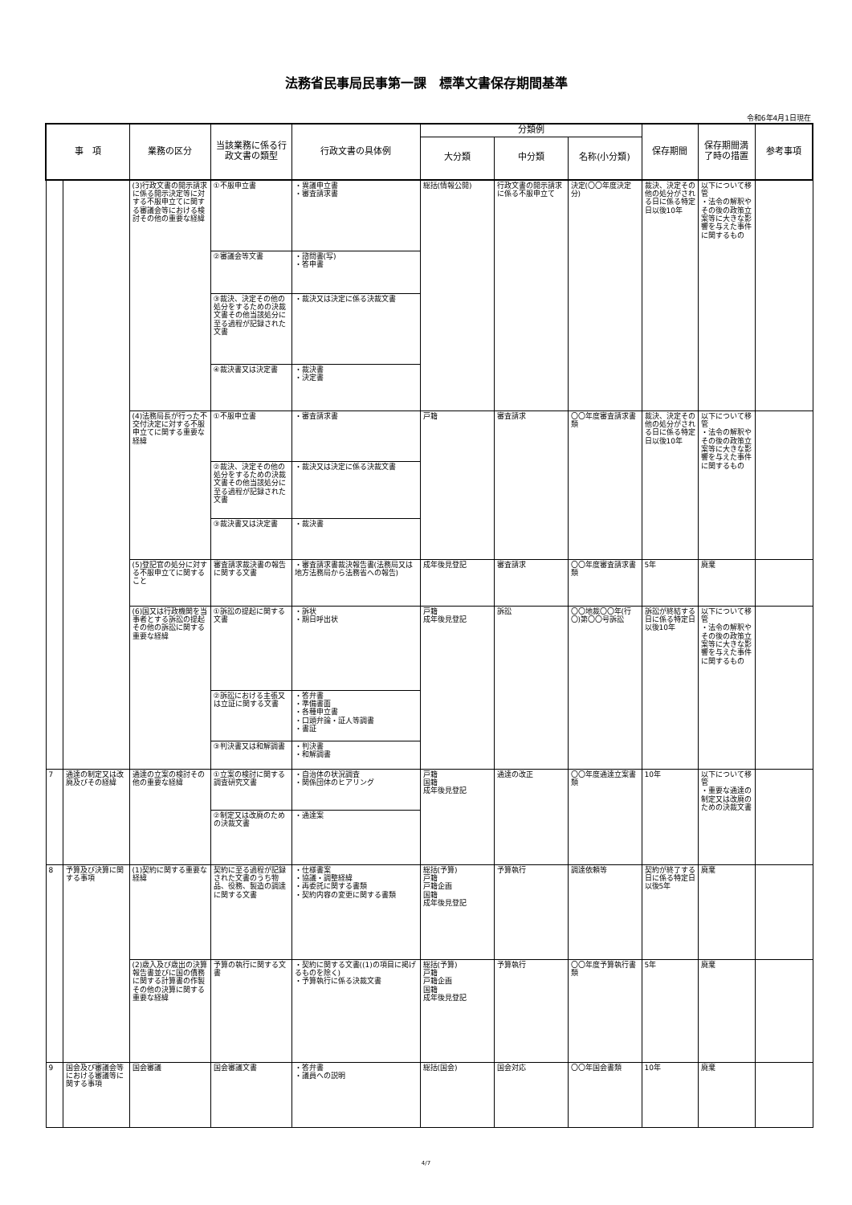法務省民事局民事第一課　標準文書保存期間基準
令和6年4月1日現在
| 事 項 | | 業務の区分 | 当該業務に係る行政文書の類型 | 行政文書の具体例 | 分類例 | | | 保存期間 | 保存期間満了時の措置 | 参考事項 | | |
| --- | --- | --- | --- | --- | --- | --- | --- | --- | --- | --- | --- | --- |
| | | | | | 大分類 | 中分類 | 名称(小分類) | | | | | |
| | | (3)行政文書の開示請求に係る開示決定等に対する不服申立てに関する審議会等における検討その他の重要な経緯 | ①不服申立書 | ・異議申立書 ・審査請求書 | 総括(情報公開) | 行政文書の開示請求に係る不服申立て | 決定(〇〇年度決定分) | 裁決、決定その他の処分がされる日に係る特定日以後10年 | 以下について移管 ・法令の解釈やその後の政策立案等に大きな影響を与えた事件に関するもの | | | |
| | | | ②審議会等文書 | ・諮問書(写) ・答申書 | | | | | | | | |
| | | | ③裁決、決定その他の処分をするための決裁文書その他当該処分に至る過程が記録された文書 | ・裁決又は決定に係る決裁文書 | | | | | | | | |
| | | | ④裁決書又は決定書 | ・裁決書 ・決定書 | | | | | | | | |
| | | (4)法務局長が行った不交付決定に対する不服申立てに関する重要な経緯 | ①不服申立書 | ・審査請求書 | 戸籍 | 審査請求 | 〇〇年度審査請求書類 | 裁決、決定その他の処分がされる日に係る特定日以後10年 | 以下について移管 ・法令の解釈やその後の政策立案等に大きな影響を与えた事件に関するもの | | | |
| | | | ②裁決、決定その他の処分をするための決裁文書その他当該処分に至る過程が記録された文書 | ・裁決又は決定に係る決裁文書 | | | | | | | | |
| | | | ③裁決書又は決定書 | ・裁決書 | | | | | | | | |
| | | (5)登記官の処分に対する不服申立てに関すること | 審査請求裁決書の報告に関する文書 | ・審査請求書裁決報告書(法務局又は地方法務局から法務省への報告) | 成年後見登記 | 審査請求 | 〇〇年度審査請求書類 | 5年 | 廃棄 | | | |
| | | (6)国又は行政機関を当事者とする訴訟の提起その他の訴訟に関する重要な経緯 | ①訴訟の提起に関する文書 | ・訴状 ・期日呼出状 | 戸籍 成年後見登記 | 訴訟 | 〇〇地裁〇〇年(行〇)第〇〇号訴訟 | 訴訟が終結する日に係る特定日以後10年 | 以下について移管 ・法令の解釈やその後の政策立案等に大きな影響を与えた事件に関するもの | | | |
| | | | ②訴訟における主張又は立証に関する文書 | ・答弁書 ・準備書面 ・各種申立書 ・口頭弁論・証人等調書 ・書証 | | | | | | | | |
| | | | ③判決書又は和解調書 | ・判決書 ・和解調書 | | | | | | | | |
| | | 7 | 通達の制定又は改廃及びその経緯 | 通達の立案の検討その他の重要な経緯 | ①立案の検討に関する調査研究文書 | ・自治体の状況調査 ・関係団体のヒアリング | 戸籍 国籍 成年後見登記 | 通達の改正 | 〇〇年度通達立案書類 | 10年 | 以下について移管 ・重要な通達の制定又は改廃のための決裁文書 | |
| | | | | | ②制定又は改廃のための決裁文書 | ・通達案 | | | | | | |
| | | 8 | 予算及び決算に関する事項 | (1)契約に関する重要な経緯 | 契約に至る過程が記録された文書のうち物品、役務、製造の調達に関する文書 | ・仕様書案 ・協議・調整経緯 ・再委託に関する書類 ・契約内容の変更に関する書類 | 総括(予算) 戸籍 戸籍企画 国籍 成年後見登記 | 予算執行 | 調達依頼等 | 契約が終了する日に係る特定日以後5年 | 廃棄 | |
| (2)歳入及び歳出の決算報告書並びに国の債務に関する計算書の作製その他の決算に関する重要な経緯 | 予算の執行に関する文書 | | | ・契約に関する文書((1)の項目に掲げるものを除く) ・予算執行に係る決裁文書 | 総括(予算) 戸籍 戸籍企画 国籍 成年後見登記 | 予算執行 | 〇〇年度予算執行書類 | 5年 | 廃棄 | | | |
| 9 | 国会及び審議会等における審議等に関する事項 | 国会審議 | 国会審議文書 | ・答弁書 ・議員への説明 | 総括(国会) | 国会対応 | 〇〇年国会書類 | 10年 | 廃棄 | | | |
4/7